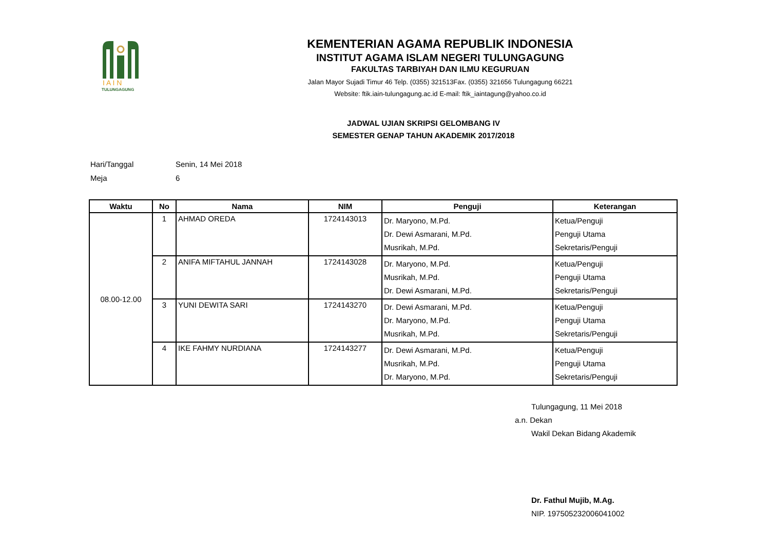I A I N
TULUNGAGUNG
KEMENTERIAN AGAMA REPUBLIK INDONESIA
INSTITUT AGAMA ISLAM NEGERI TULUNGAGUNG
FAKULTAS TARBIYAH DAN ILMU KEGURUAN
Jalan Mayor Sujadi Timur 46 Telp. (0355) 321513Fax. (0355) 321656 Tulungagung 66221
Website: ftik.iain-tulungagung.ac.id E-mail: ftik_iaintagung@yahoo.co.id
JADWAL UJIAN SKRIPSI GELOMBANG IV
SEMESTER GENAP TAHUN AKADEMIK 2017/2018
Hari/Tanggal Senin, 14 Mei 2018
Meja 6
| Waktu | No | Nama | NIM | Penguji | Keterangan |
| --- | --- | --- | --- | --- | --- |
| 08.00-12.00 | 1 | AHMAD OREDA | 1724143013 | Dr. Maryono, M.Pd. Dr. Dewi Asmarani, M.Pd. Musrikah, M.Pd. | Ketua/Penguji Penguji Utama Sekretaris/Penguji |
| | 2 | ANIFA MIFTAHUL JANNAH | 1724143028 | Dr. Maryono, M.Pd. Musrikah, M.Pd. Dr. Dewi Asmarani, M.Pd. | Ketua/Penguji Penguji Utama Sekretaris/Penguji |
| | 3 | YUNI DEWITA SARI | 1724143270 | Dr. Dewi Asmarani, M.Pd. Dr. Maryono, M.Pd. Musrikah, M.Pd. | Ketua/Penguji Penguji Utama Sekretaris/Penguji |
| | 4 | IKE FAHMY NURDIANA | 1724143277 | Dr. Dewi Asmarani, M.Pd. Musrikah, M.Pd. Dr. Maryono, M.Pd. | Ketua/Penguji Penguji Utama Sekretaris/Penguji |
Tulungagung, 11 Mei 2018
a.n. Dekan
Wakil Dekan Bidang Akademik
Dr. Fathul Mujib, M.Ag.
NIP. 197505232006041002